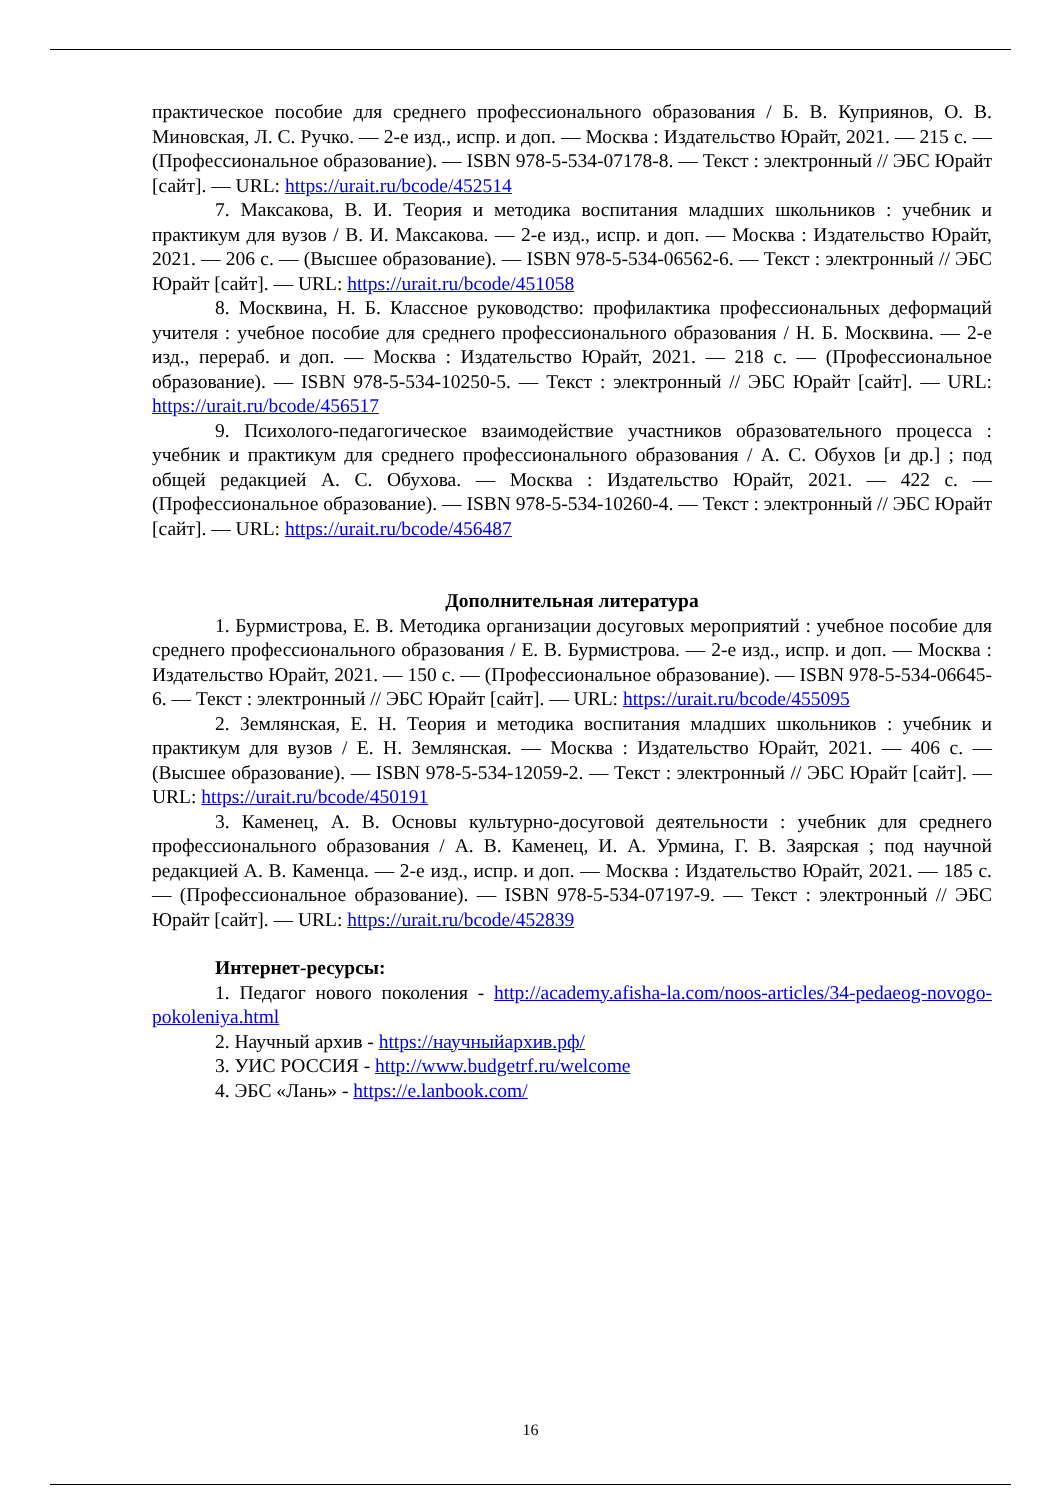практическое пособие для среднего профессионального образования / Б. В. Куприянов, О. В. Миновская, Л. С. Ручко. — 2-е изд., испр. и доп. — Москва : Издательство Юрайт, 2021. — 215 с. — (Профессиональное образование). — ISBN 978-5-534-07178-8. — Текст : электронный // ЭБС Юрайт [сайт]. — URL: https://urait.ru/bcode/452514
7. Максакова, В. И. Теория и методика воспитания младших школьников : учебник и практикум для вузов / В. И. Максакова. — 2-е изд., испр. и доп. — Москва : Издательство Юрайт, 2021. — 206 с. — (Высшее образование). — ISBN 978-5-534-06562-6. — Текст : электронный // ЭБС Юрайт [сайт]. — URL: https://urait.ru/bcode/451058
8. Москвина, Н. Б. Классное руководство: профилактика профессиональных деформаций учителя : учебное пособие для среднего профессионального образования / Н. Б. Москвина. — 2-е изд., перераб. и доп. — Москва : Издательство Юрайт, 2021. — 218 с. — (Профессиональное образование). — ISBN 978-5-534-10250-5. — Текст : электронный // ЭБС Юрайт [сайт]. — URL: https://urait.ru/bcode/456517
9. Психолого-педагогическое взаимодействие участников образовательного процесса : учебник и практикум для среднего профессионального образования / А. С. Обухов [и др.] ; под общей редакцией А. С. Обухова. — Москва : Издательство Юрайт, 2021. — 422 с. — (Профессиональное образование). — ISBN 978-5-534-10260-4. — Текст : электронный // ЭБС Юрайт [сайт]. — URL: https://urait.ru/bcode/456487
Дополнительная литература
1. Бурмистрова, Е. В. Методика организации досуговых мероприятий : учебное пособие для среднего профессионального образования / Е. В. Бурмистрова. — 2-е изд., испр. и доп. — Москва : Издательство Юрайт, 2021. — 150 с. — (Профессиональное образование). — ISBN 978-5-534-06645-6. — Текст : электронный // ЭБС Юрайт [сайт]. — URL: https://urait.ru/bcode/455095
2. Землянская, Е. Н. Теория и методика воспитания младших школьников : учебник и практикум для вузов / Е. Н. Землянская. — Москва : Издательство Юрайт, 2021. — 406 с. — (Высшее образование). — ISBN 978-5-534-12059-2. — Текст : электронный // ЭБС Юрайт [сайт]. — URL: https://urait.ru/bcode/450191
3. Каменец, А. В. Основы культурно-досуговой деятельности : учебник для среднего профессионального образования / А. В. Каменец, И. А. Урмина, Г. В. Заярская ; под научной редакцией А. В. Каменца. — 2-е изд., испр. и доп. — Москва : Издательство Юрайт, 2021. — 185 с. — (Профессиональное образование). — ISBN 978-5-534-07197-9. — Текст : электронный // ЭБС Юрайт [сайт]. — URL: https://urait.ru/bcode/452839
Интернет-ресурсы:
1. Педагог нового поколения - http://academy.afisha-la.com/noos-articles/34-pedaeog-novogo-pokoleniya.html
2. Научный архив - https://научныйархив.рф/
3. УИС РОССИЯ - http://www.budgetrf.ru/welcome
4. ЭБС «Лань» - https://e.lanbook.com/
16